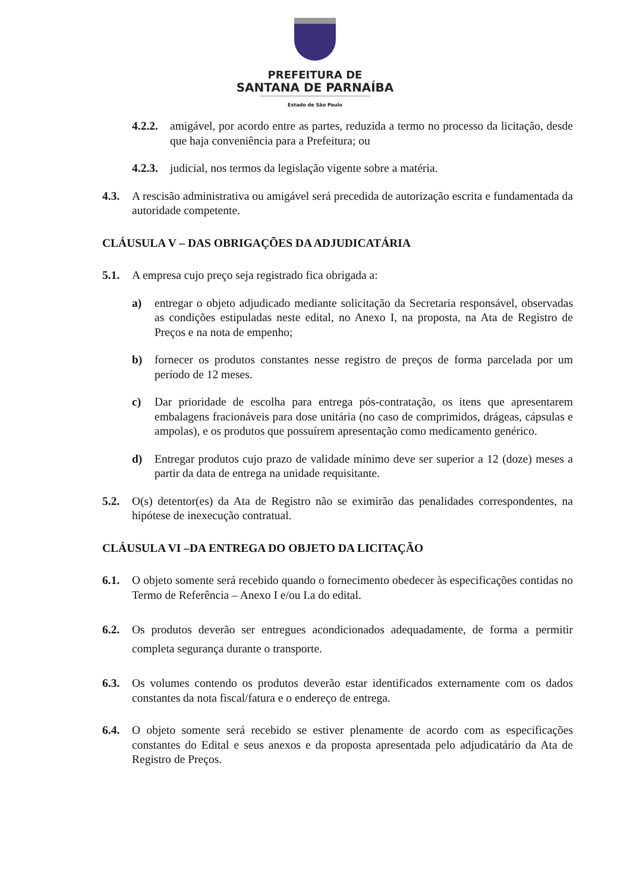PREFEITURA DE
SANTANA DE PARNAÍBA
Estado de São Paulo
4.2.2. amigável, por acordo entre as partes, reduzida a termo no processo da licitação, desde que haja conveniência para a Prefeitura; ou
4.2.3. judicial, nos termos da legislação vigente sobre a matéria.
4.3. A rescisão administrativa ou amigável será precedida de autorização escrita e fundamentada da autoridade competente.
CLÁUSULA V – DAS OBRIGAÇÕES DA ADJUDICATÁRIA
5.1. A empresa cujo preço seja registrado fica obrigada a:
a) entregar o objeto adjudicado mediante solicitação da Secretaria responsável, observadas as condições estipuladas neste edital, no Anexo I, na proposta, na Ata de Registro de Preços e na nota de empenho;
b) fornecer os produtos constantes nesse registro de preços de forma parcelada por um período de 12 meses.
c) Dar prioridade de escolha para entrega pós-contratação, os itens que apresentarem embalagens fracionáveis para dose unitária (no caso de comprimidos, drágeas, cápsulas e ampolas), e os produtos que possuírem apresentação como medicamento genérico.
d) Entregar produtos cujo prazo de validade mínimo deve ser superior a 12 (doze) meses a partir da data de entrega na unidade requisitante.
5.2. O(s) detentor(es) da Ata de Registro não se eximirão das penalidades correspondentes, na hipótese de inexecução contratual.
CLÁUSULA VI –DA ENTREGA DO OBJETO DA LICITAÇÃO
6.1. O objeto somente será recebido quando o fornecimento obedecer às especificações contidas no Termo de Referência – Anexo I e/ou I.a do edital.
6.2. Os produtos deverão ser entregues acondicionados adequadamente, de forma a permitir completa segurança durante o transporte.
6.3. Os volumes contendo os produtos deverão estar identificados externamente com os dados constantes da nota fiscal/fatura e o endereço de entrega.
6.4. O objeto somente será recebido se estiver plenamente de acordo com as especificações constantes do Edital e seus anexos e da proposta apresentada pelo adjudicatário da Ata de Registro de Preços.